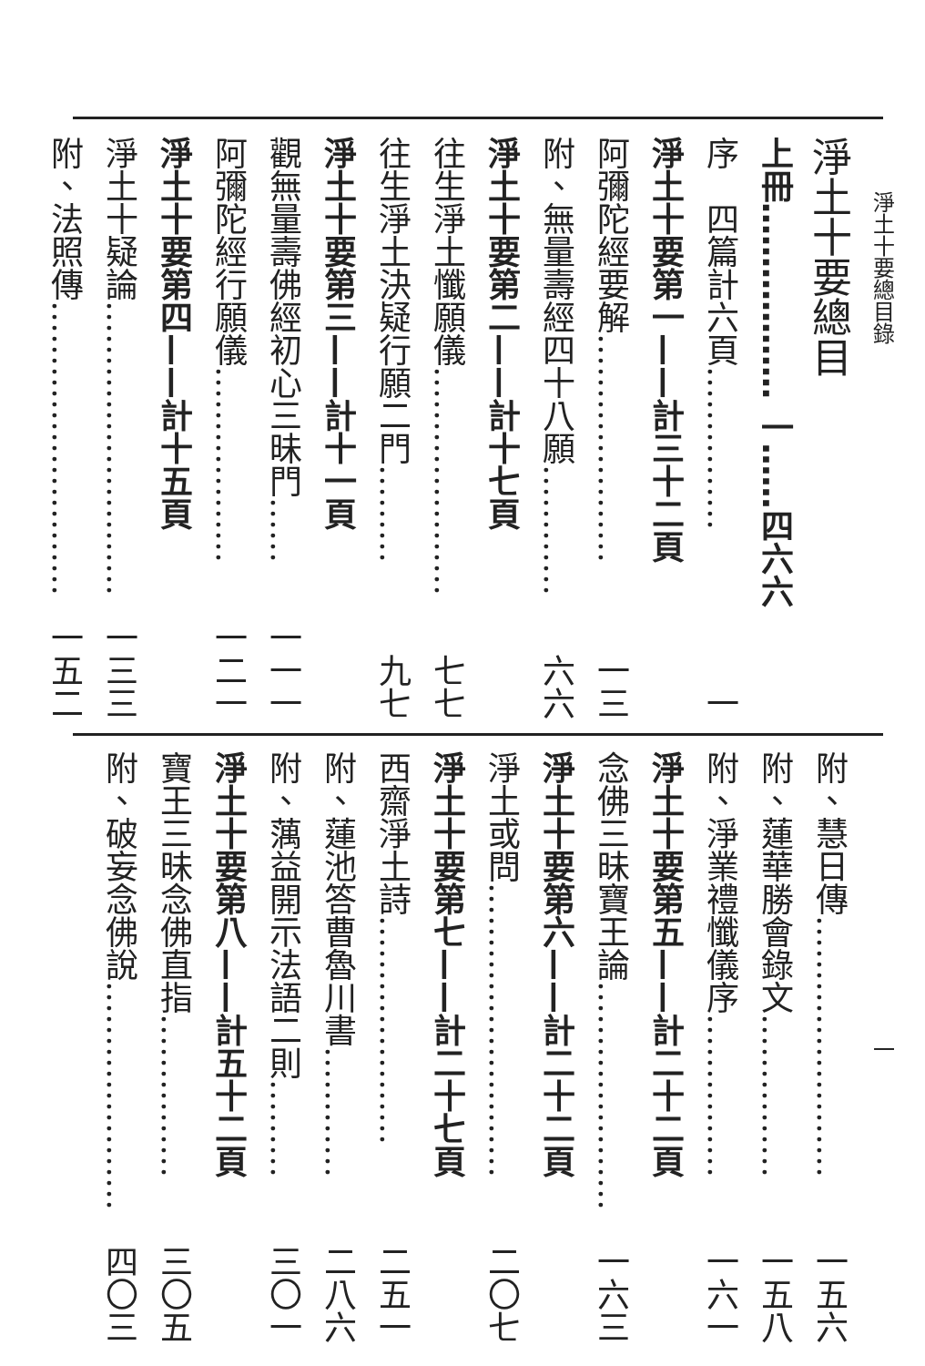淨土十要總目錄
淨土十要總目
上冊……………… 一……四六六
序　四篇計六頁…………… 一
淨土十要第一——計三十二頁
阿彌陀經要解………………… 一三
附、無量壽經四十八願………… 六六
淨土十要第二——計十七頁
往生淨土懺願儀………………… 七七
往生淨土決疑行願二門……… 九七
淨土十要第三——計十一頁
觀無量壽佛經初心三昧門…… 一一一
阿彌陀經行願儀……………… 一二一
淨土十要第四——計十五頁
淨土十疑論……………………… 一三三
附、法照傳……………………… 一五二
附、慧日傳…………………… 一五六
附、蓮華勝會錄文…………… 一五八
附、淨業禮懺儀序…………… 一六一
淨土十要第五——計二十二頁
念佛三昧寶王論………………… 一六三
淨土十要第六——計二十二頁
淨土或問……………………… 二〇七
淨土十要第七——計二十七頁
西齋淨土詩………………… 二五一
附、蓮池答曹魯川書………… 二八六
附、蕅益開示法語二則……… 三〇一
淨土十要第八——計五十二頁
寶王三昧念佛直指…………… 三〇五
附、破妄念佛說………………… 四〇三
一